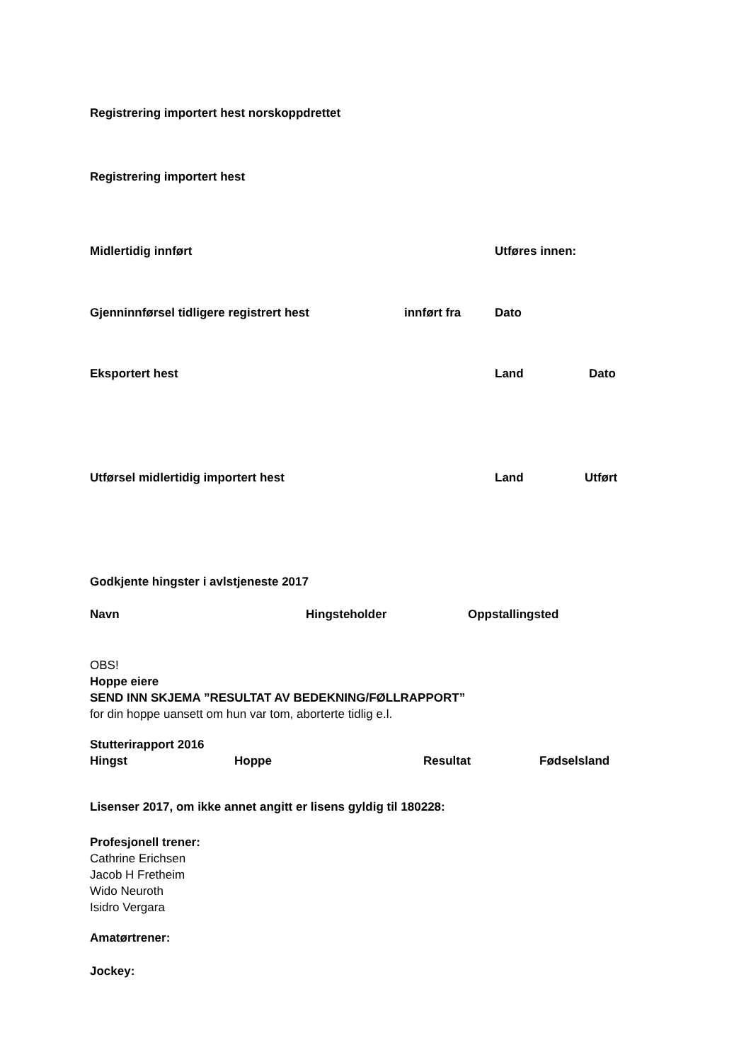Registrering importert hest norskoppdrettet
Registrering importert hest
Midlertidig innført Utføres innen:
Gjenninnførsel tidligere registrert hest innført fra Dato
Eksportert hest Land Dato
Utførsel midlertidig importert hest Land Utført
Godkjente hingster i avlstjeneste 2017
Navn Hingsteholder Oppstallingsted
OBS!
Hoppe eiere
SEND INN SKJEMA ”RESULTAT AV BEDEKNING/FØLLRAPPORT”
for din hoppe uansett om hun var tom, aborterte tidlig e.l.
Stutterirapport 2016
Hingst Hoppe Resultat Fødselsland
Lisenser 2017, om ikke annet angitt er lisens gyldig til 180228:
Profesjonell trener:
Cathrine Erichsen
Jacob H Fretheim
Wido Neuroth
Isidro Vergara
Amatørtrener:
Jockey: